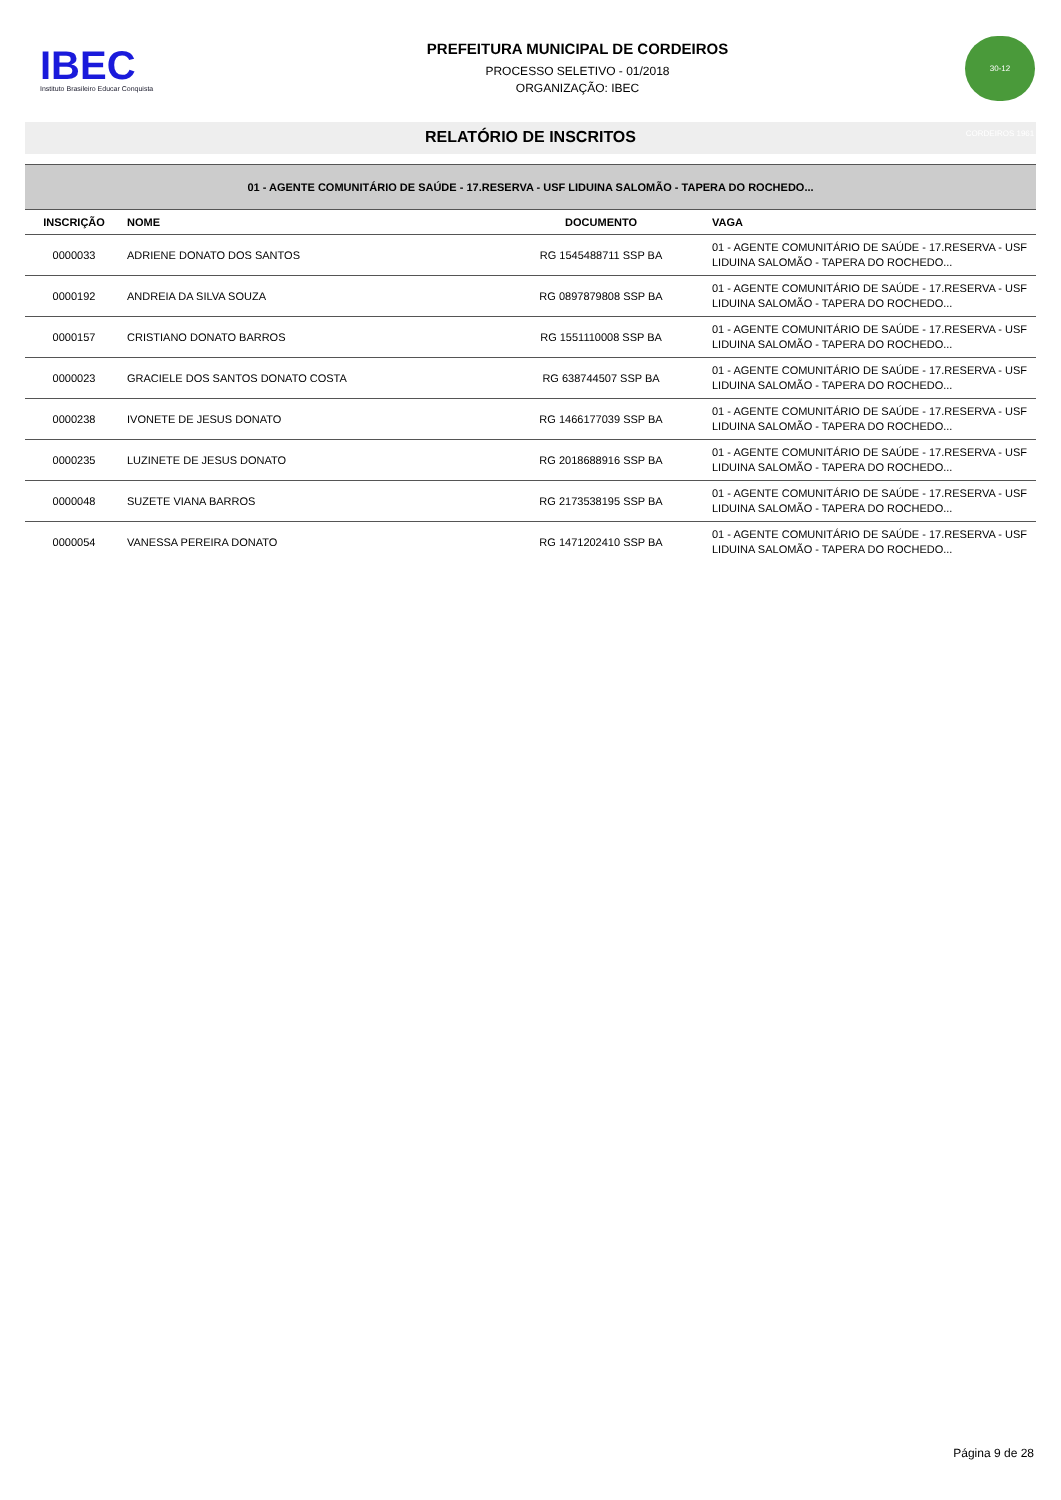IBEC
Instituto Brasileiro Educar Conquista
PREFEITURA MUNICIPAL DE CORDEIROS
PROCESSO SELETIVO - 01/2018
ORGANIZAÇÃO: IBEC
30-12 CORDEIROS 1961
RELATÓRIO DE INSCRITOS
| 01 - AGENTE COMUNITÁRIO DE SAÚDE - 17.RESERVA - USF LIDUINA SALOMÃO - TAPERA DO ROCHEDO... | | | |
| INSCRIÇÃO | NOME | DOCUMENTO | VAGA |
| 0000033 | ADRIENE DONATO DOS SANTOS | RG 1545488711 SSP BA | 01 - AGENTE COMUNITÁRIO DE SAÚDE - 17.RESERVA - USF LIDUINA SALOMÃO - TAPERA DO ROCHEDO... |
| 0000192 | ANDREIA DA SILVA SOUZA | RG 0897879808 SSP BA | 01 - AGENTE COMUNITÁRIO DE SAÚDE - 17.RESERVA - USF LIDUINA SALOMÃO - TAPERA DO ROCHEDO... |
| 0000157 | CRISTIANO DONATO BARROS | RG 1551110008 SSP BA | 01 - AGENTE COMUNITÁRIO DE SAÚDE - 17.RESERVA - USF LIDUINA SALOMÃO - TAPERA DO ROCHEDO... |
| 0000023 | GRACIELE DOS SANTOS DONATO COSTA | RG 638744507 SSP BA | 01 - AGENTE COMUNITÁRIO DE SAÚDE - 17.RESERVA - USF LIDUINA SALOMÃO - TAPERA DO ROCHEDO... |
| 0000238 | IVONETE DE JESUS DONATO | RG 1466177039 SSP BA | 01 - AGENTE COMUNITÁRIO DE SAÚDE - 17.RESERVA - USF LIDUINA SALOMÃO - TAPERA DO ROCHEDO... |
| 0000235 | LUZINETE DE JESUS DONATO | RG 2018688916 SSP BA | 01 - AGENTE COMUNITÁRIO DE SAÚDE - 17.RESERVA - USF LIDUINA SALOMÃO - TAPERA DO ROCHEDO... |
| 0000048 | SUZETE VIANA BARROS | RG 2173538195 SSP BA | 01 - AGENTE COMUNITÁRIO DE SAÚDE - 17.RESERVA - USF LIDUINA SALOMÃO - TAPERA DO ROCHEDO... |
| 0000054 | VANESSA PEREIRA DONATO | RG 1471202410 SSP BA | 01 - AGENTE COMUNITÁRIO DE SAÚDE - 17.RESERVA - USF LIDUINA SALOMÃO - TAPERA DO ROCHEDO... |
Página 9 de 28